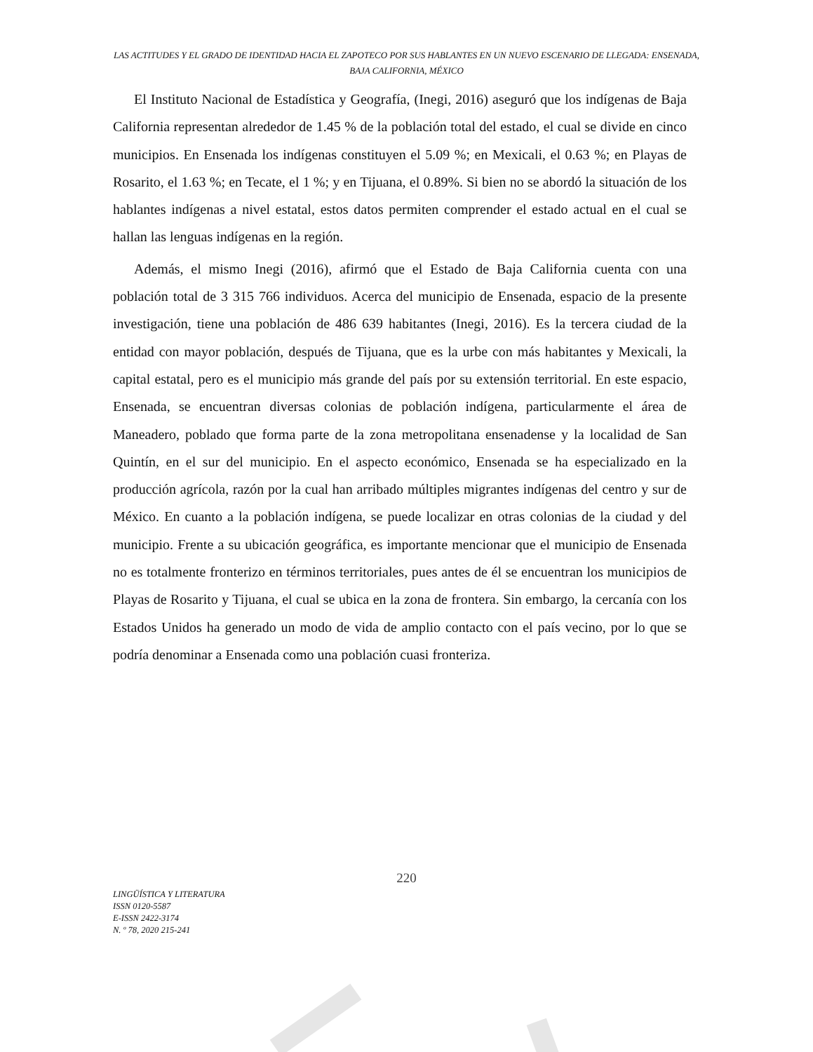LAS ACTITUDES Y EL GRADO DE IDENTIDAD HACIA EL ZAPOTECO POR SUS HABLANTES EN UN NUEVO ESCENARIO DE LLEGADA: ENSENADA, BAJA CALIFORNIA, MÉXICO
El Instituto Nacional de Estadística y Geografía, (Inegi, 2016) aseguró que los indígenas de Baja California representan alrededor de 1.45 % de la población total del estado, el cual se divide en cinco municipios. En Ensenada los indígenas constituyen el 5.09 %; en Mexicali, el 0.63 %; en Playas de Rosarito, el 1.63 %; en Tecate, el 1 %; y en Tijuana, el 0.89%. Si bien no se abordó la situación de los hablantes indígenas a nivel estatal, estos datos permiten comprender el estado actual en el cual se hallan las lenguas indígenas en la región.
Además, el mismo Inegi (2016), afirmó que el Estado de Baja California cuenta con una población total de 3 315 766 individuos. Acerca del municipio de Ensenada, espacio de la presente investigación, tiene una población de 486 639 habitantes (Inegi, 2016). Es la tercera ciudad de la entidad con mayor población, después de Tijuana, que es la urbe con más habitantes y Mexicali, la capital estatal, pero es el municipio más grande del país por su extensión territorial. En este espacio, Ensenada, se encuentran diversas colonias de población indígena, particularmente el área de Maneadero, poblado que forma parte de la zona metropolitana ensenadense y la localidad de San Quintín, en el sur del municipio. En el aspecto económico, Ensenada se ha especializado en la producción agrícola, razón por la cual han arribado múltiples migrantes indígenas del centro y sur de México. En cuanto a la población indígena, se puede localizar en otras colonias de la ciudad y del municipio. Frente a su ubicación geográfica, es importante mencionar que el municipio de Ensenada no es totalmente fronterizo en términos territoriales, pues antes de él se encuentran los municipios de Playas de Rosarito y Tijuana, el cual se ubica en la zona de frontera. Sin embargo, la cercanía con los Estados Unidos ha generado un modo de vida de amplio contacto con el país vecino, por lo que se podría denominar a Ensenada como una población cuasi fronteriza.
220
LINGÜÍSTICA Y LITERATURA
ISSN 0120-5587
E-ISSN 2422-3174
N. º 78, 2020 215-241